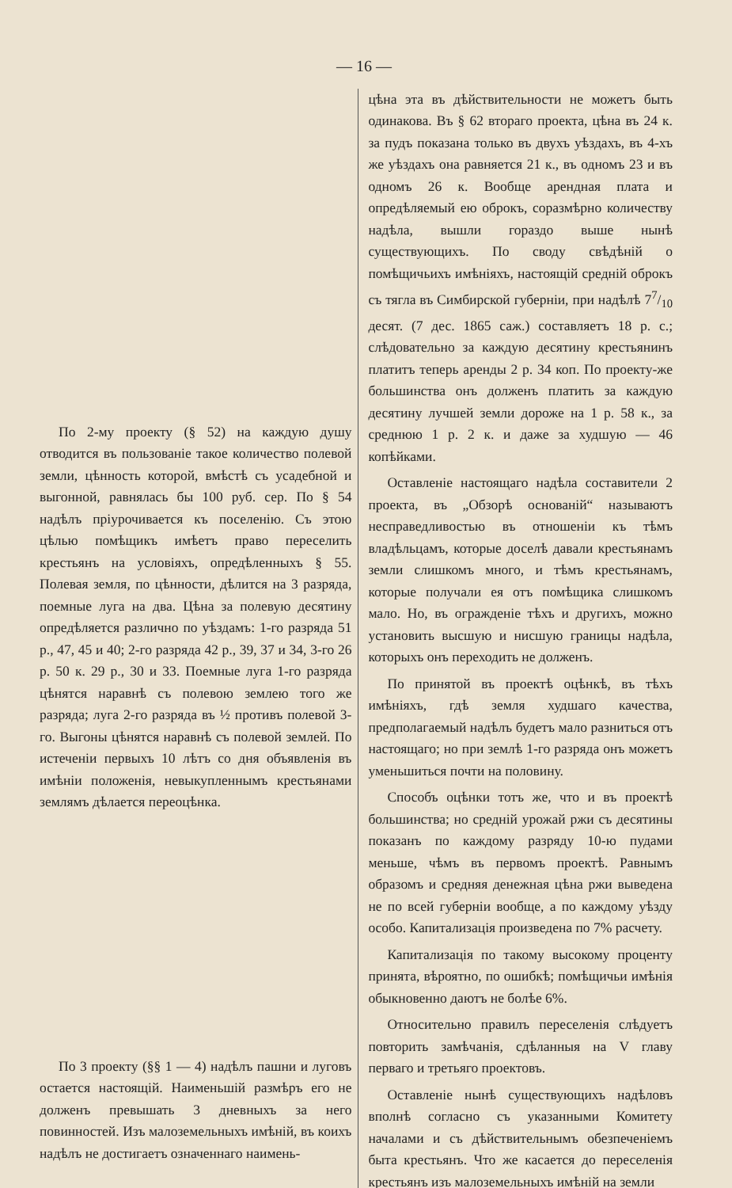— 16 —
По 2-му проекту (§ 52) на каждую душу отводится въ пользованіе такое количество полевой земли, цѣнность которой, вмѣстѣ съ усадебной и выгонной, равнялась бы 100 руб. сер. По § 54 надѣлъ пріурочивается къ поселенію. Съ этою цѣлью помѣщикъ имѣетъ право переселить крестьянъ на условіяхъ, опредѣленныхъ § 55. Полевая земля, по цѣнности, дѣлится на 3 разряда, поемные луга на два. Цѣна за полевую десятину опредѣляется различно по уѣздамъ: 1-го разряда 51 р., 47, 45 и 40; 2-го разряда 42 р., 39, 37 и 34, 3-го 26 р. 50 к. 29 р., 30 и 33. Поемные луга 1-го разряда цѣнятся наравнѣ съ полевою землею того же разряда; луга 2-го разряда въ ½ противъ полевой 3-го. Выгоны цѣнятся наравнѣ съ полевой землей. По истеченіи первыхъ 10 лѣтъ со дня объявленія въ имѣніи положенія, невыкупленнымъ крестьянами землямъ дѣлается переоцѣнка.
По 3 проекту (§§ 1 — 4) надѣлъ пашни и луговъ остается настоящій. Наименьшій размѣръ его не долженъ превышать 3 дневныхъ за него повинностей. Изъ малоземельныхъ имѣній, въ коихъ надѣлъ не достигаетъ означеннаго наимень-
цѣна эта въ дѣйствительности не можетъ быть одинакова. Въ § 62 втораго проекта, цѣна въ 24 к. за пудъ показана только въ двухъ уѣздахъ, въ 4-хъ же уѣздахъ она равняется 21 к., въ одномъ 23 и въ одномъ 26 к. Вообще арендная плата и опредѣляемый ею оброкъ, соразмѣрно количеству надѣла, вышли гораздо выше нынѣ существующихъ. По своду свѣдѣній о помѣщичьихъ имѣніяхъ, настоящій средній оброкъ съ тягла въ Симбирской губерніи, при надѣлѣ 77/10 десят. (7 дес. 1865 саж.) составляетъ 18 р. с.; слѣдовательно за каждую десятину крестьянинъ платитъ теперь аренды 2 р. 34 коп. По проекту-же большинства онъ долженъ платить за каждую десятину лучшей земли дороже на 1 р. 58 к., за среднюю 1 р. 2 к. и даже за худшую — 46 копѣйками.
Оставленіе настоящаго надѣла составители 2 проекта, въ „Обзорѣ основаній“ называютъ несправедливостью въ отношеніи къ тѣмъ владѣльцамъ, которые доселѣ давали крестьянамъ земли слишкомъ много, и тѣмъ крестьянамъ, которые получали ея отъ помѣщика слишкомъ мало. Но, въ огражденіе тѣхъ и другихъ, можно установить высшую и нисшую границы надѣла, которыхъ онъ переходить не долженъ.
По принятой въ проектѣ оцѣнкѣ, въ тѣхъ имѣніяхъ, гдѣ земля худшаго качества, предполагаемый надѣлъ будетъ мало разниться отъ настоящаго; но при землѣ 1-го разряда онъ можетъ уменьшиться почти на половину.
Способъ оцѣнки тотъ же, что и въ проектѣ большинства; но средній урожай ржи съ десятины показанъ по каждому разряду 10-ю пудами меньше, чѣмъ въ первомъ проектѣ. Равнымъ образомъ и средняя денежная цѣна ржи выведена не по всей губерніи вообще, а по каждому уѣзду особо. Капитализація произведена по 7% расчету.
Капитализація по такому высокому проценту принята, вѣроятно, по ошибкѣ; помѣщичьи имѣнія обыкновенно даютъ не болѣе 6%.
Относительно правилъ переселенія слѣдуетъ повторить замѣчанія, сдѣланныя на V главу перваго и третьяго проектовъ.
Оставленіе нынѣ существующихъ надѣловъ вполнѣ согласно съ указанными Комитету началами и съ дѣйствительнымъ обезпеченіемъ быта крестьянъ. Что же касается до переселенія крестьянъ изъ малоземельныхъ имѣній на земли